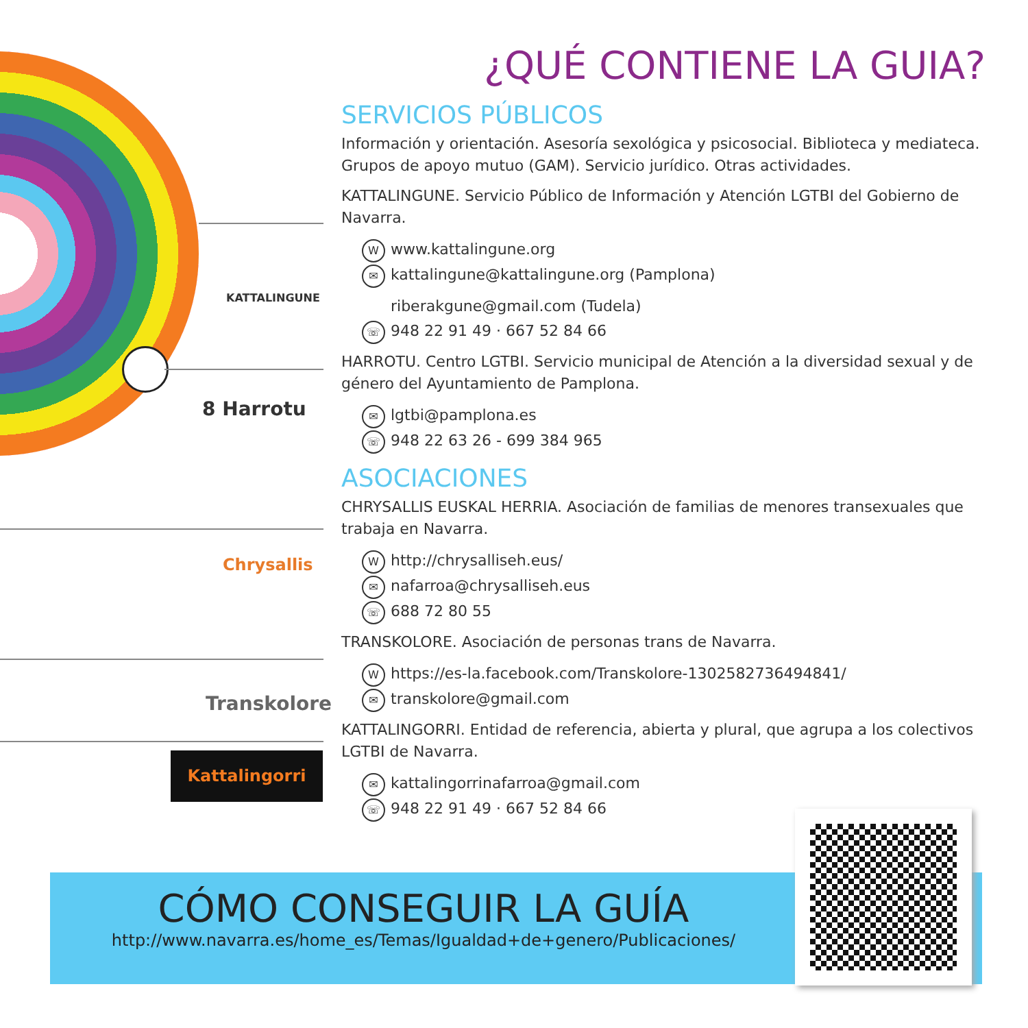KATTALINGUNE
8 Harrotu
Chrysallis
Transkolore
Kattalingorri
¿QUÉ CONTIENE LA GUIA?
SERVICIOS PÚBLICOS
Información y orientación. Asesoría sexológica y psicosocial. Biblioteca y mediateca. Grupos de apoyo mutuo (GAM). Servicio jurídico. Otras actividades.
KATTALINGUNE. Servicio Público de Información y Atención LGTBI del Gobierno de Navarra.
Wwww.kattalingune.org
✉ kattalingune@kattalingune.org (Pamplona)
riberakgune@gmail.com (Tudela)
☏ 948 22 91 49 · 667 52 84 66
HARROTU. Centro LGTBI. Servicio municipal de Atención a la diversidad sexual y de género del Ayuntamiento de Pamplona.
✉ lgtbi@pamplona.es
☏ 948 22 63 26 - 699 384 965
ASOCIACIONES
CHRYSALLIS EUSKAL HERRIA. Asociación de familias de menores transexuales que trabaja en Navarra.
Whttp://chrysalliseh.eus/
✉ nafarroa@chrysalliseh.eus
☏ 688 72 80 55
TRANSKOLORE. Asociación de personas trans de Navarra.
Whttps://es-la.facebook.com/Transkolore-1302582736494841/
✉ transkolore@gmail.com
KATTALINGORRI. Entidad de referencia, abierta y plural, que agrupa a los colectivos LGTBI de Navarra.
✉ kattalingorrinafarroa@gmail.com
☏ 948 22 91 49 · 667 52 84 66
CÓMO CONSEGUIR LA GUÍA
http://www.navarra.es/home_es/Temas/Igualdad+de+genero/Publicaciones/